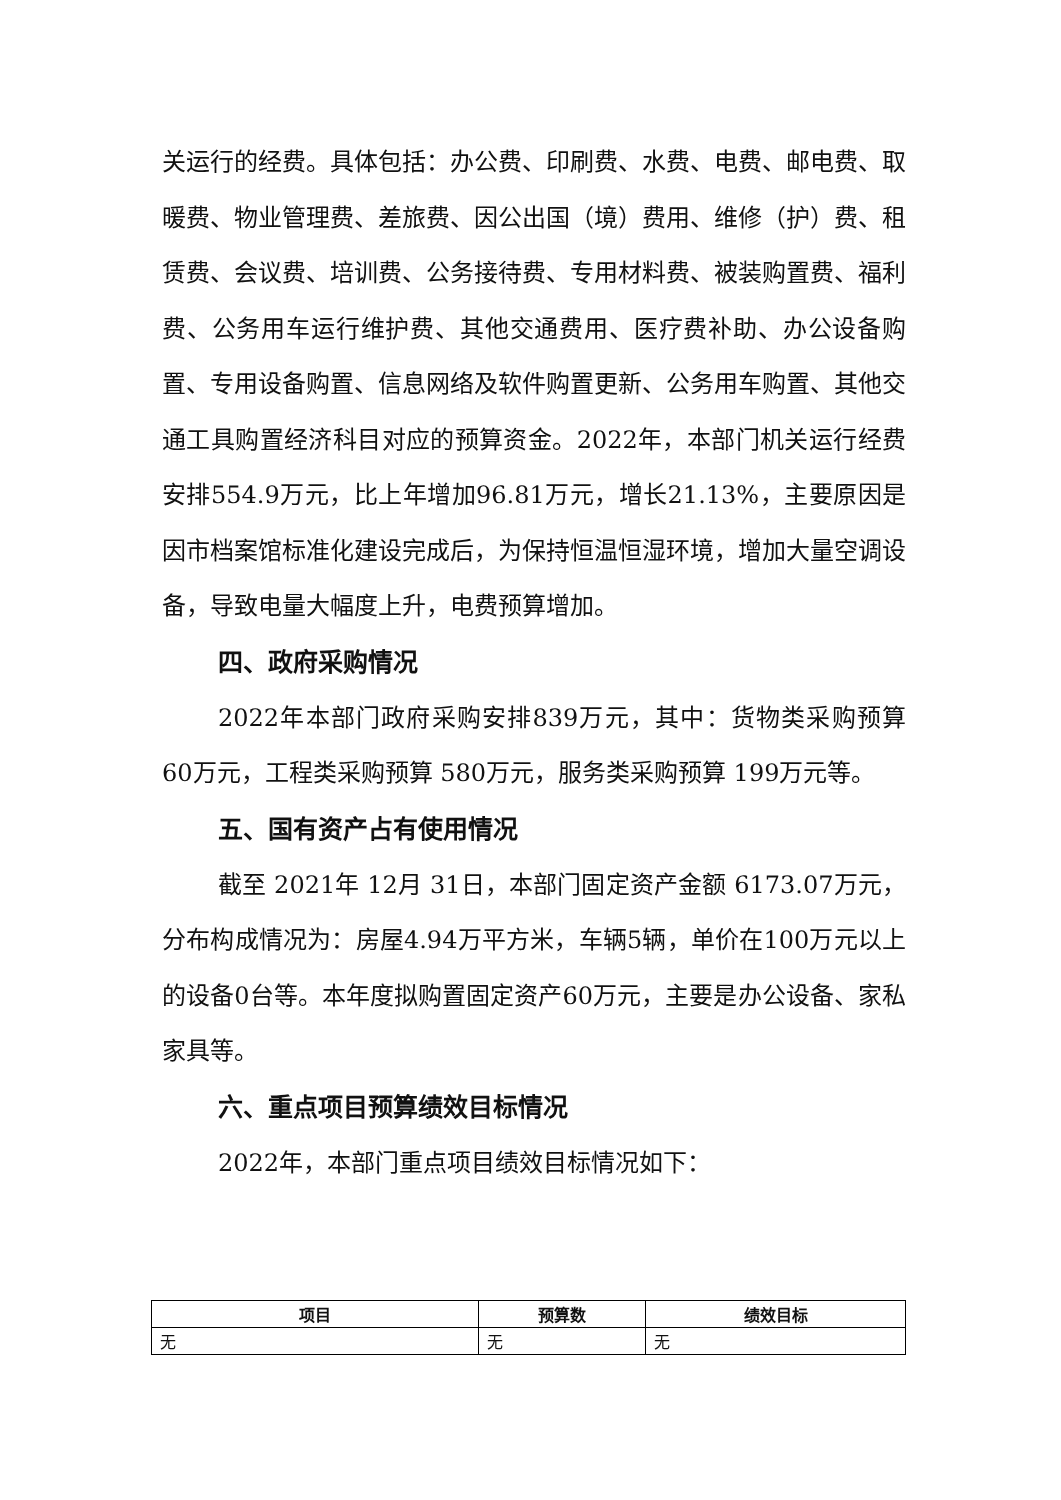关运行的经费。具体包括：办公费、印刷费、水费、电费、邮电费、取暖费、物业管理费、差旅费、因公出国（境）费用、维修（护）费、租赁费、会议费、培训费、公务接待费、专用材料费、被装购置费、福利费、公务用车运行维护费、其他交通费用、医疗费补助、办公设备购置、专用设备购置、信息网络及软件购置更新、公务用车购置、其他交通工具购置经济科目对应的预算资金。2022年，本部门机关运行经费安排554.9万元，比上年增加96.81万元，增长21.13%，主要原因是因市档案馆标准化建设完成后，为保持恒温恒湿环境，增加大量空调设备，导致电量大幅度上升，电费预算增加。
四、政府采购情况
2022年本部门政府采购安排839万元，其中：货物类采购预算 60万元，工程类采购预算 580万元，服务类采购预算 199万元等。
五、国有资产占有使用情况
截至 2021年 12月 31日，本部门固定资产金额 6173.07万元，分布构成情况为：房屋4.94万平方米，车辆5辆，单价在100万元以上的设备0台等。本年度拟购置固定资产60万元，主要是办公设备、家私家具等。
六、重点项目预算绩效目标情况
2022年，本部门重点项目绩效目标情况如下：
| 项目 | 预算数 | 绩效目标 |
| --- | --- | --- |
| 无 | 无 | 无 |